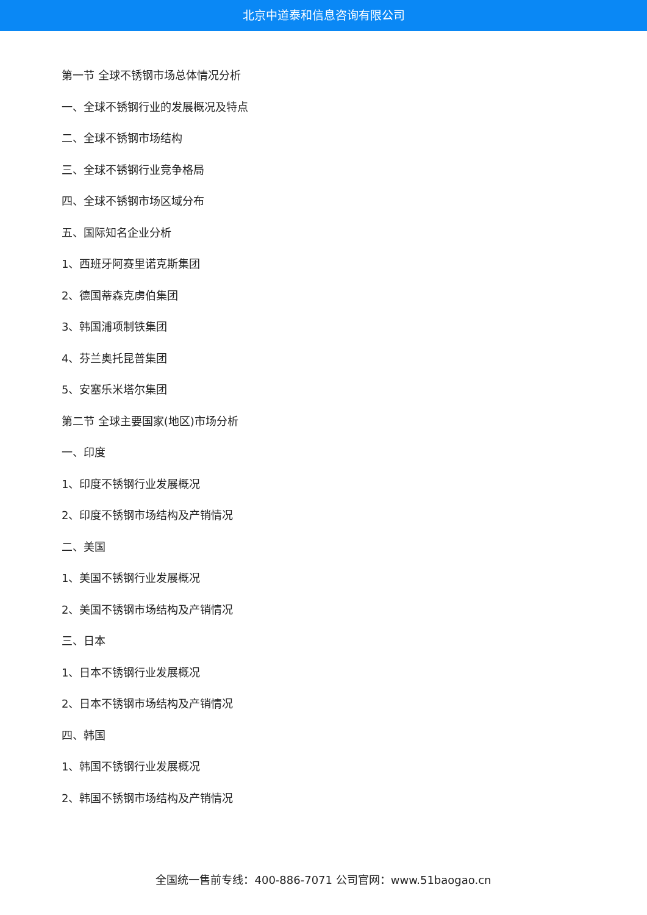北京中道泰和信息咨询有限公司
第一节 全球不锈钢市场总体情况分析
一、全球不锈钢行业的发展概况及特点
二、全球不锈钢市场结构
三、全球不锈钢行业竞争格局
四、全球不锈钢市场区域分布
五、国际知名企业分析
1、西班牙阿赛里诺克斯集团
2、德国蒂森克虏伯集团
3、韩国浦项制铁集团
4、芬兰奥托昆普集团
5、安塞乐米塔尔集团
第二节 全球主要国家(地区)市场分析
一、印度
1、印度不锈钢行业发展概况
2、印度不锈钢市场结构及产销情况
二、美国
1、美国不锈钢行业发展概况
2、美国不锈钢市场结构及产销情况
三、日本
1、日本不锈钢行业发展概况
2、日本不锈钢市场结构及产销情况
四、韩国
1、韩国不锈钢行业发展概况
2、韩国不锈钢市场结构及产销情况
全国统一售前专线：400-886-7071 公司官网：www.51baogao.cn